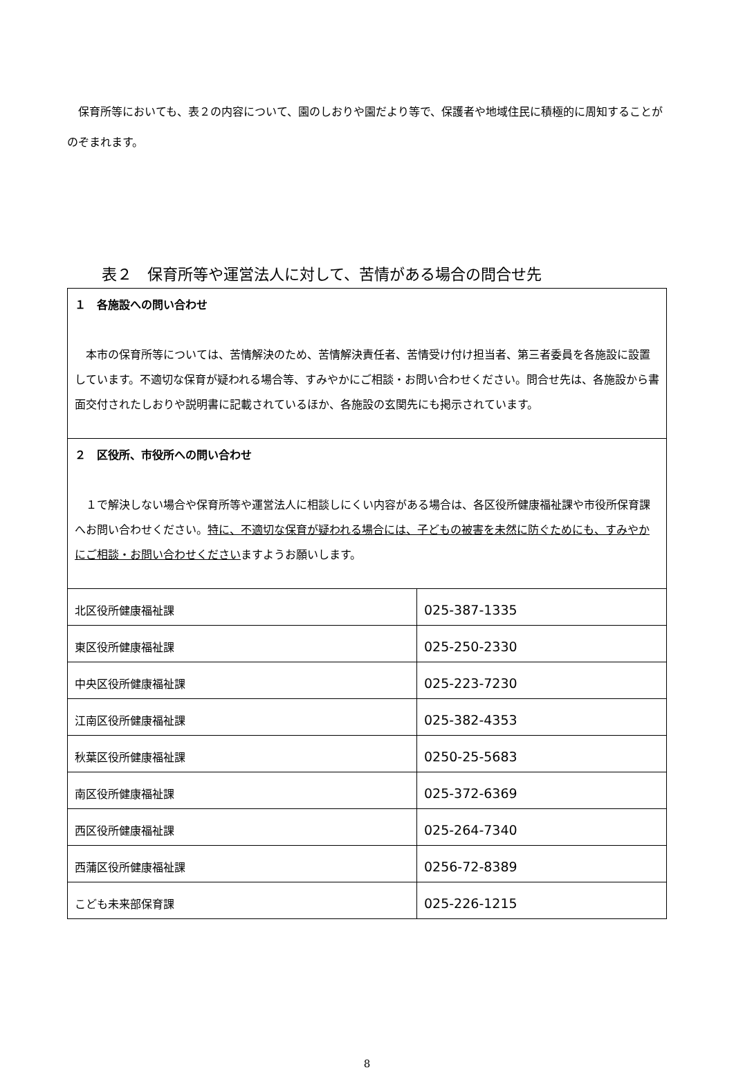保育所等においても、表２の内容について、園のしおりや園だより等で、保護者や地域住民に積極的に周知することがのぞまれます。
表２　保育所等や運営法人に対して、苦情がある場合の問合せ先
| １ 各施設への問い合わせ 本市の保育所等については、苦情解決のため、苦情解決責任者、苦情受け付け担当者、第三者委員を各施設に設置しています。不適切な保育が疑われる場合等、すみやかにご相談・お問い合わせください。問合せ先は、各施設から書面交付されたしおりや説明書に記載されているほか、各施設の玄関先にも掲示されています。 | |
| ２ 区役所、市役所への問い合わせ １で解決しない場合や保育所等や運営法人に相談しにくい内容がある場合は、各区役所健康福祉課や市役所保育課へお問い合わせください。 特に、不適切な保育が疑われる場合には、子どもの被害を未然に防ぐためにも、すみやかにご相談・お問い合わせください ますようお願いします。 | |
| 北区役所健康福祉課 | 025-387-1335 |
| 東区役所健康福祉課 | 025-250-2330 |
| 中央区役所健康福祉課 | 025-223-7230 |
| 江南区役所健康福祉課 | 025-382-4353 |
| 秋葉区役所健康福祉課 | 0250-25-5683 |
| 南区役所健康福祉課 | 025-372-6369 |
| 西区役所健康福祉課 | 025-264-7340 |
| 西蒲区役所健康福祉課 | 0256-72-8389 |
| こども未来部保育課 | 025-226-1215 |
8